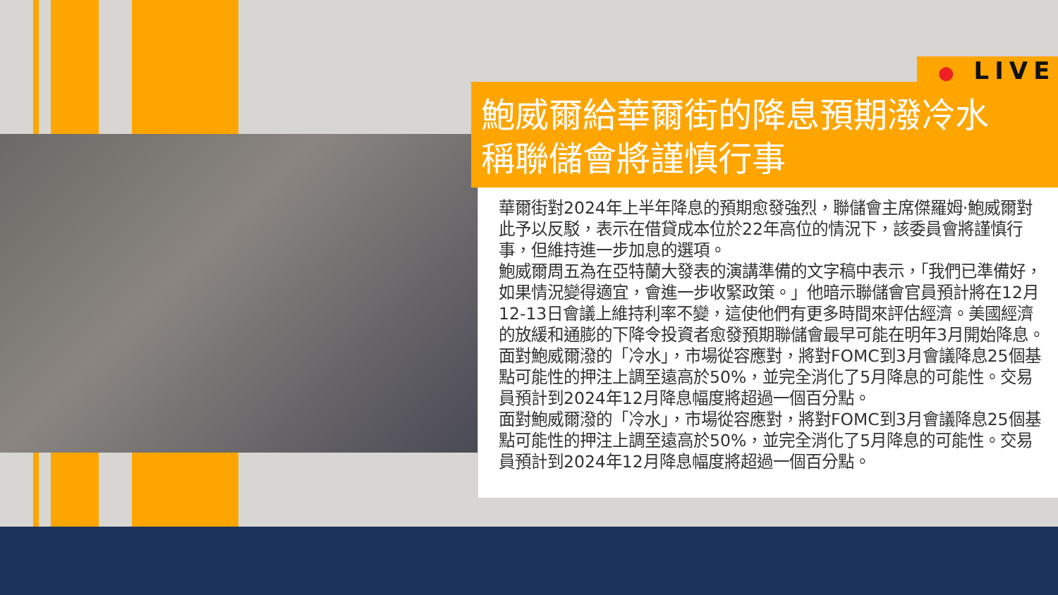● LIVE
鮑威爾給華爾街的降息預期潑冷水
稱聯儲會將謹慎行事
華爾街對2024年上半年降息的預期愈發強烈，聯儲會主席傑羅姆·鮑威爾對此予以反駁，表示在借貸成本位於22年高位的情況下，該委員會將謹慎行事，但維持進一步加息的選項。
鮑威爾周五為在亞特蘭大發表的演講準備的文字稿中表示，「我們已準備好，如果情況變得適宜，會進一步收緊政策。」他暗示聯儲會官員預計將在12月12-13日會議上維持利率不變，這使他們有更多時間來評估經濟。美國經濟的放緩和通膨的下降令投資者愈發預期聯儲會最早可能在明年3月開始降息。
面對鮑威爾潑的「冷水」，市場從容應對，將對FOMC到3月會議降息25個基點可能性的押注上調至遠高於50%，並完全消化了5月降息的可能性。交易員預計到2024年12月降息幅度將超過一個百分點。
面對鮑威爾潑的「冷水」，市場從容應對，將對FOMC到3月會議降息25個基點可能性的押注上調至遠高於50%，並完全消化了5月降息的可能性。交易員預計到2024年12月降息幅度將超過一個百分點。